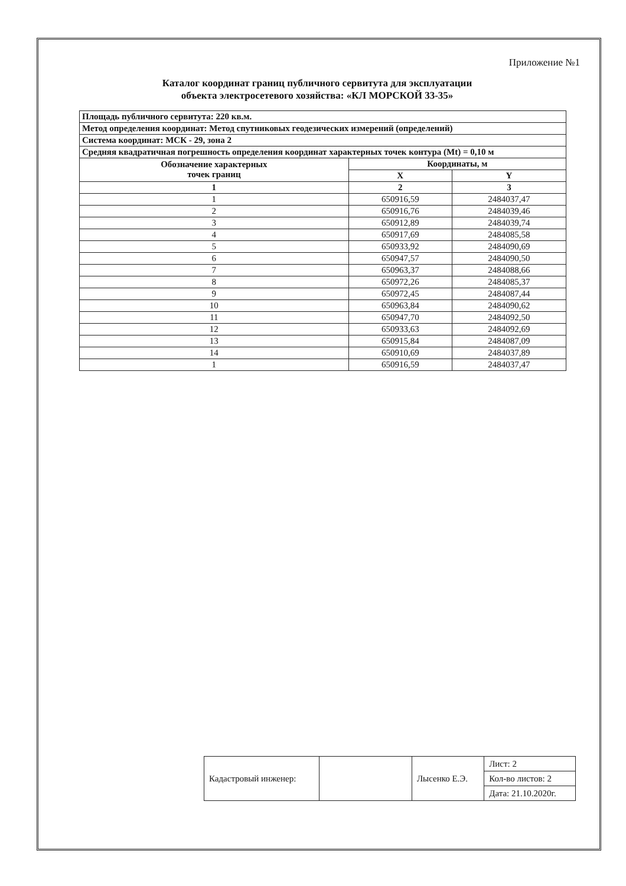Приложение №1
Каталог координат границ публичного сервитута для эксплуатации
объекта электросетевого хозяйства: «КЛ МОРСКОЙ 33-35»
| Площадь публичного сервитута: 220 кв.м. | | |
| Метод определения координат: Метод спутниковых геодезических измерений (определений) | | |
| Система координат: МСК - 29, зона 2 | | |
| Средняя квадратичная погрешность определения координат характерных точек контура (Mt) = 0,10 м | | |
| Обозначение характерных точек границ | Координаты, м | |
| | X | Y |
| 1 | 2 | 3 |
| 1 | 650916,59 | 2484037,47 |
| 2 | 650916,76 | 2484039,46 |
| 3 | 650912,89 | 2484039,74 |
| 4 | 650917,69 | 2484085,58 |
| 5 | 650933,92 | 2484090,69 |
| 6 | 650947,57 | 2484090,50 |
| 7 | 650963,37 | 2484088,66 |
| 8 | 650972,26 | 2484085,37 |
| 9 | 650972,45 | 2484087,44 |
| 10 | 650963,84 | 2484090,62 |
| 11 | 650947,70 | 2484092,50 |
| 12 | 650933,63 | 2484092,69 |
| 13 | 650915,84 | 2484087,09 |
| 14 | 650910,69 | 2484037,89 |
| 1 | 650916,59 | 2484037,47 |
| Кадастровый инженер: | | Лысенко Е.Э. | Лист: 2 |
| | | | Кол-во листов: 2 |
| | | | Дата: 21.10.2020г. |